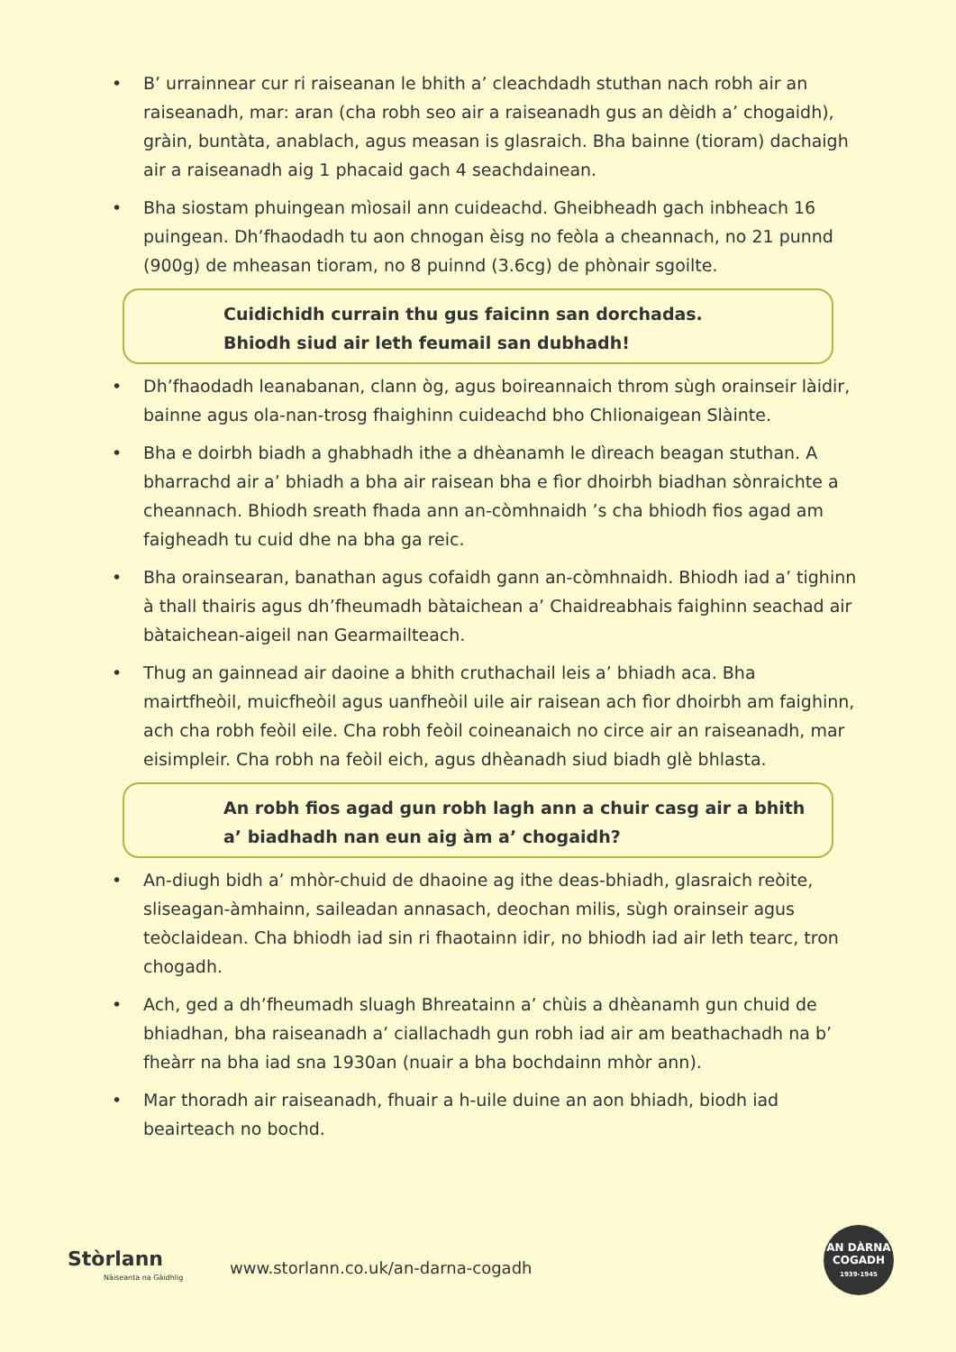• B’ urrainnear cur ri raiseanan le bhith a’ cleachdadh stuthan nach robh air an raiseanadh, mar: aran (cha robh seo air a raiseanadh gus an dèidh a’ chogaidh), gràin, buntàta, anablach, agus measan is glasraich. Bha bainne (tioram) dachaigh air a raiseanadh aig 1 phacaid gach 4 seachdainean.
• Bha siostam phuingean mìosail ann cuideachd. Gheibheadh gach inbheach 16 puingean. Dh’fhaodadh tu aon chnogan èisg no feòla a cheannach, no 21 punnd (900g) de mheasan tioram, no 8 puinnd (3.6cg) de phònair sgoilte.
Cuidichidh currain thu gus faicinn san dorchadas.
Bhiodh siud air leth feumail san dubhadh!
• Dh’fhaodadh leanabanan, clann òg, agus boireannaich throm sùgh orainseir làidir, bainne agus ola-nan-trosg fhaighinn cuideachd bho Chlionaigean Slàinte.
• Bha e doirbh biadh a ghabhadh ithe a dhèanamh le dìreach beagan stuthan. A bharrachd air a’ bhiadh a bha air raisean bha e fìor dhoirbh biadhan sònraichte a cheannach. Bhiodh sreath fhada ann an-còmhnaidh ’s cha bhiodh fios agad am faigheadh tu cuid dhe na bha ga reic.
• Bha orainsearan, banathan agus cofaidh gann an-còmhnaidh. Bhiodh iad a’ tighinn à thall thairis agus dh’fheumadh bàtaichean a’ Chaidreabhais faighinn seachad air bàtaichean-aigeil nan Gearmailteach.
• Thug an gainnead air daoine a bhith cruthachail leis a’ bhiadh aca. Bha mairtfheòil, muicfheòil agus uanfheòil uile air raisean ach fìor dhoirbh am faighinn, ach cha robh feòil eile. Cha robh feòil coineanaich no circe air an raiseanadh, mar eisimpleir. Cha robh na feòil eich, agus dhèanadh siud biadh glè bhlasta.
An robh fios agad gun robh lagh ann a chuir casg air a bhith a’ biadhadh nan eun aig àm a’ chogaidh?
• An-diugh bidh a’ mhòr-chuid de dhaoine ag ithe deas-bhiadh, glasraich reòite, sliseagan-àmhainn, saileadan annasach, deochan milis, sùgh orainseir agus teòclaidean. Cha bhiodh iad sin ri fhaotainn idir, no bhiodh iad air leth tearc, tron chogadh.
• Ach, ged a dh’fheumadh sluagh Bhreatainn a’ chùis a dhèanamh gun chuid de bhiadhan, bha raiseanadh a’ ciallachadh gun robh iad air am beathachadh na b’ fheàrr na bha iad sna 1930an (nuair a bha bochdainn mhòr ann).
• Mar thoradh air raiseanadh, fhuair a h-uile duine an aon bhiadh, biodh iad beairteach no bochd.
Stòrlann
Nàiseanta na Gàidhlig
www.storlann.co.uk/an-darna-cogadh
AN DÀRNA
COGADH
1939-1945